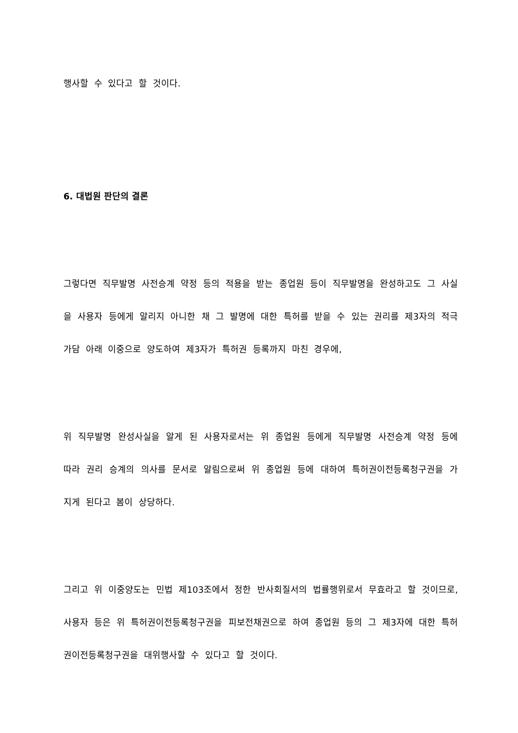행사할 수 있다고 할 것이다.
6. 대법원 판단의 결론
그렇다면 직무발명 사전승계 약정 등의 적용을 받는 종업원 등이 직무발명을 완성하고도 그 사실을 사용자 등에게 알리지 아니한 채 그 발명에 대한 특허를 받을 수 있는 권리를 제3자의 적극 가담 아래 이중으로 양도하여 제3자가 특허권 등록까지 마친 경우에,
위 직무발명 완성사실을 알게 된 사용자로서는 위 종업원 등에게 직무발명 사전승계 약정 등에 따라 권리 승계의 의사를 문서로 알림으로써 위 종업원 등에 대하여 특허권이전등록청구권을 가지게 된다고 봄이 상당하다.
그리고 위 이중양도는 민법 제103조에서 정한 반사회질서의 법률행위로서 무효라고 할 것이므로, 사용자 등은 위 특허권이전등록청구권을 피보전채권으로 하여 종업원 등의 그 제3자에 대한 특허권이전등록청구권을 대위행사할 수 있다고 할 것이다.